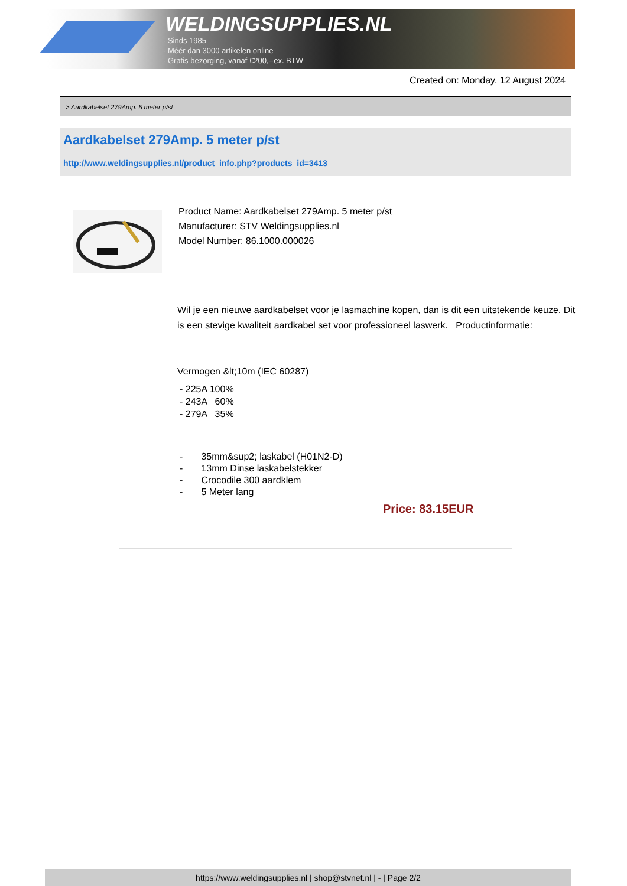WELDINGSUPPLIES.NL
- Sinds 1985
- Méér dan 3000 artikelen online
- Gratis bezorging, vanaf €200,--ex. BTW
Created on: Monday, 12 August 2024
> Aardkabelset 279Amp. 5 meter p/st
Aardkabelset 279Amp. 5 meter p/st
http://www.weldingsupplies.nl/product_info.php?products_id=3413
Product Name: Aardkabelset 279Amp. 5 meter p/st
Manufacturer: STV Weldingsupplies.nl
Model Number: 86.1000.000026
Wil je een nieuwe aardkabelset voor je lasmachine kopen, dan is dit een uitstekende keuze. Dit is een stevige kwaliteit aardkabel set voor professioneel laswerk. Productinformatie:
Vermogen &lt;10m (IEC 60287)
- 225A 100%
- 243A 60%
- 279A 35%
- 35mm&sup2; laskabel (H01N2-D)
- 13mm Dinse laskabelstekker
- Crocodile 300 aardklem
- 5 Meter lang
Price: 83.15EUR
https://www.weldingsupplies.nl | shop@stvnet.nl | - | Page 2/2